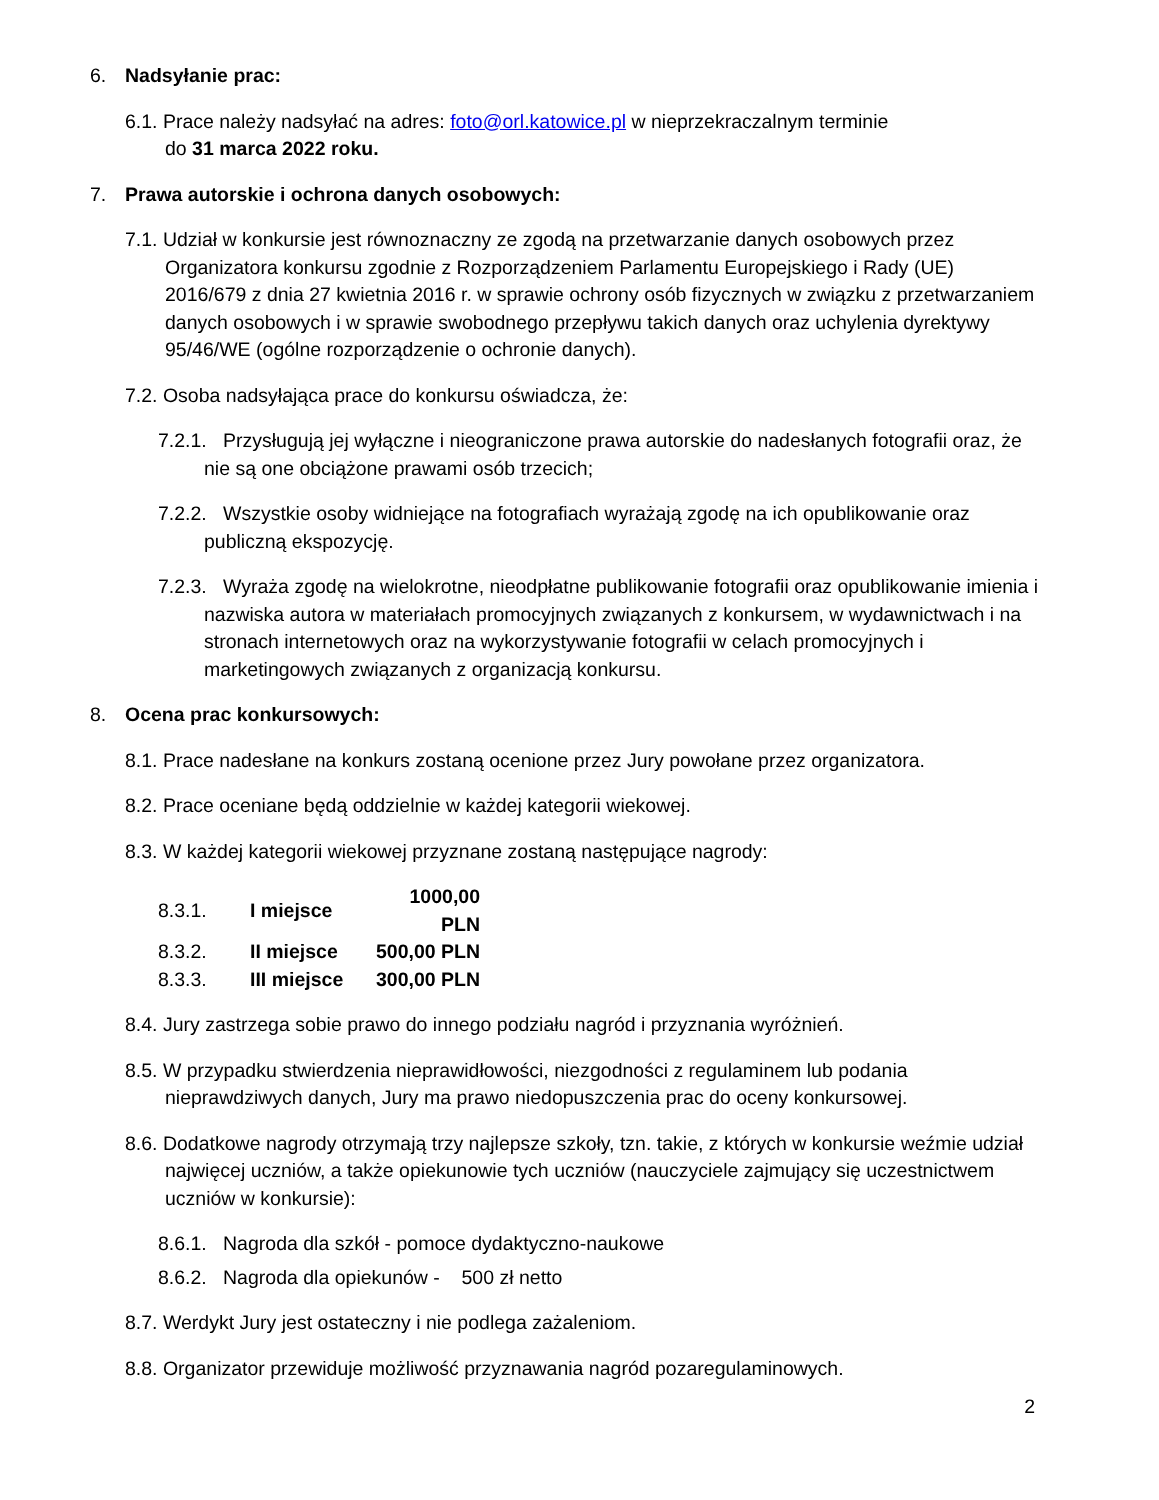6. Nadsyłanie prac:
6.1. Prace należy nadsyłać na adres: foto@orl.katowice.pl w nieprzekraczalnym terminie
do 31 marca 2022 roku.
7. Prawa autorskie i ochrona danych osobowych:
7.1. Udział w konkursie jest równoznaczny ze zgodą na przetwarzanie danych osobowych przez Organizatora konkursu zgodnie z Rozporządzeniem Parlamentu Europejskiego i Rady (UE) 2016/679 z dnia 27 kwietnia 2016 r. w sprawie ochrony osób fizycznych w związku z przetwarzaniem danych osobowych i w sprawie swobodnego przepływu takich danych oraz uchylenia dyrektywy 95/46/WE (ogólne rozporządzenie o ochronie danych).
7.2. Osoba nadsyłająca prace do konkursu oświadcza, że:
7.2.1. Przysługują jej wyłączne i nieograniczone prawa autorskie do nadesłanych fotografii oraz, że nie są one obciążone prawami osób trzecich;
7.2.2. Wszystkie osoby widniejące na fotografiach wyrażają zgodę na ich opublikowanie oraz publiczną ekspozycję.
7.2.3. Wyraża zgodę na wielokrotne, nieodpłatne publikowanie fotografii oraz opublikowanie imienia i nazwiska autora w materiałach promocyjnych związanych z konkursem, w wydawnictwach i na stronach internetowych oraz na wykorzystywanie fotografii w celach promocyjnych i marketingowych związanych z organizacją konkursu.
8. Ocena prac konkursowych:
8.1. Prace nadesłane na konkurs zostaną ocenione przez Jury powołane przez organizatora.
8.2. Prace oceniane będą oddzielnie w każdej kategorii wiekowej.
8.3. W każdej kategorii wiekowej przyznane zostaną następujące nagrody:
| 8.3.1. | I miejsce | 1000,00 PLN |
| 8.3.2. | II miejsce | 500,00 PLN |
| 8.3.3. | III miejsce | 300,00 PLN |
8.4. Jury zastrzega sobie prawo do innego podziału nagród i przyznania wyróżnień.
8.5. W przypadku stwierdzenia nieprawidłowości, niezgodności z regulaminem lub podania nieprawdziwych danych, Jury ma prawo niedopuszczenia prac do oceny konkursowej.
8.6. Dodatkowe nagrody otrzymają trzy najlepsze szkoły, tzn. takie, z których w konkursie weźmie udział najwięcej uczniów, a także opiekunowie tych uczniów (nauczyciele zajmujący się uczestnictwem uczniów w konkursie):
8.6.1. Nagroda dla szkół - pomoce dydaktyczno-naukowe
8.6.2. Nagroda dla opiekunów - 500 zł netto
8.7. Werdykt Jury jest ostateczny i nie podlega zażaleniom.
8.8. Organizator przewiduje możliwość przyznawania nagród pozaregulaminowych.
2